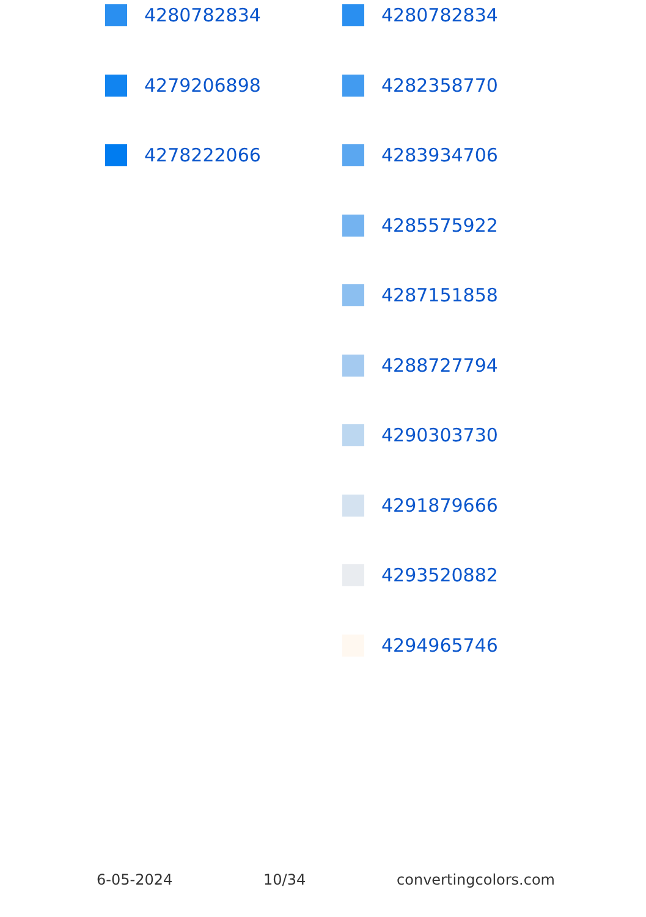4280782834
4279206898
4278222066
4280782834
4282358770
4283934706
4285575922
4287151858
4288727794
4290303730
4291879666
4293520882
4294965746
6-05-2024 10/34 convertingcolors.com